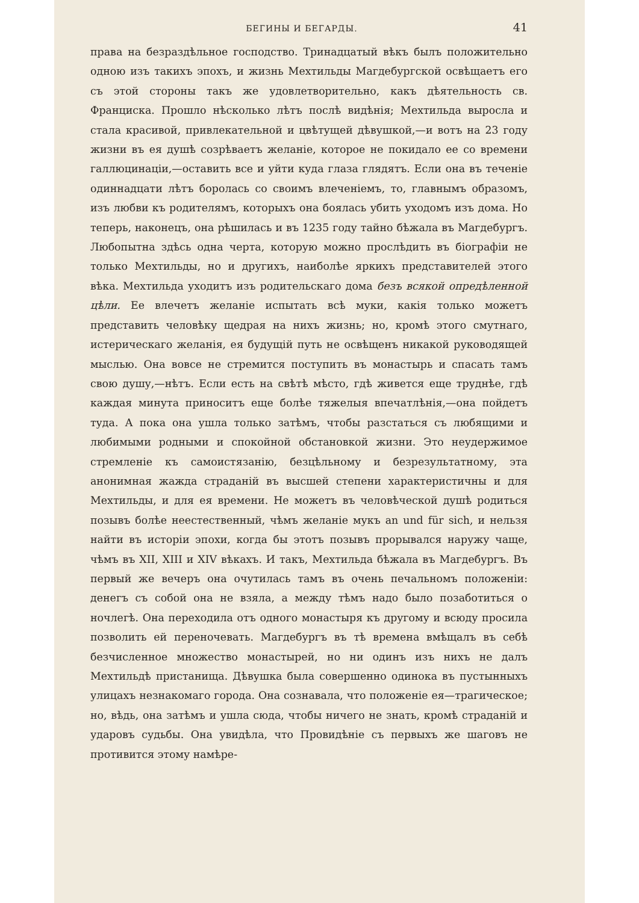БЕГИНЫ И БЕГАРДЫ. 41
права на безраздѣльное господство. Тринадцатый вѣкъ былъ положительно одною изъ такихъ эпохъ, и жизнь Мехтильды Магдебургской освѣщаетъ его съ этой стороны такъ же удовлетворительно, какъ дѣятельность св. Франциска. Прошло нѣсколько лѣтъ послѣ видѣнія; Мехтильда выросла и стала красивой, привлекательной и цвѣтущей дѣвушкой,—и вотъ на 23 году жизни въ ея душѣ созрѣваетъ желаніе, которое не покидало ее со времени галлюцинаціи,—оставить все и уйти куда глаза глядятъ. Если она въ теченіе одиннадцати лѣтъ боролась со своимъ влеченіемъ, то, главнымъ образомъ, изъ любви къ родителямъ, которыхъ она боялась убить уходомъ изъ дома. Но теперь, наконецъ, она рѣшилась и въ 1235 году тайно бѣжала въ Магдебургъ. Любопытна здѣсь одна черта, которую можно прослѣдить въ біографіи не только Мехтильды, но и другихъ, наиболѣе яркихъ представителей этого вѣка. Мехтильда уходитъ изъ родительскаго дома безъ всякой опредѣленной цѣли. Ее влечетъ желаніе испытать всѣ муки, какія только можетъ представить человѣку щедрая на нихъ жизнь; но, кромѣ этого смутнаго, истерическаго желанія, ея будущій путь не освѣщенъ никакой руководящей мыслью. Она вовсе не стремится поступить въ монастырь и спасать тамъ свою душу,—нѣтъ. Если есть на свѣтѣ мѣсто, гдѣ живется еще труднѣе, гдѣ каждая минута приноситъ еще болѣе тяжелыя впечатлѣнія,—она пойдетъ туда. А пока она ушла только затѣмъ, чтобы разстаться съ любящими и любимыми родными и спокойной обстановкой жизни. Это неудержимое стремленіе къ самоистязанію, безцѣльному и безрезультатному, эта анонимная жажда страданій въ высшей степени характеристичны и для Мехтильды, и для ея времени. Не можетъ въ человѣческой душѣ родиться позывъ болѣе неестественный, чѣмъ желаніе мукъ an und für sich, и нельзя найти въ исторіи эпохи, когда бы этотъ позывъ прорывался наружу чаще, чѣмъ въ XII, XIII и XIV вѣкахъ. И такъ, Мехтильда бѣжала въ Магдебургъ. Въ первый же вечеръ она очутилась тамъ въ очень печальномъ положеніи: денегъ съ собой она не взяла, а между тѣмъ надо было позаботиться о ночлегѣ. Она переходила отъ одного монастыря къ другому и всюду просила позволить ей переночевать. Магдебургъ въ тѣ времена вмѣщалъ въ себѣ безчисленное множество монастырей, но ни одинъ изъ нихъ не далъ Мехтильдѣ пристанища. Дѣвушка была совершенно одинока въ пустынныхъ улицахъ незнакомаго города. Она сознавала, что положеніе ея—трагическое; но, вѣдь, она затѣмъ и ушла сюда, чтобы ничего не знать, кромѣ страданій и ударовъ судьбы. Она увидѣла, что Провидѣніе съ первыхъ же шаговъ не противится этому намѣре-